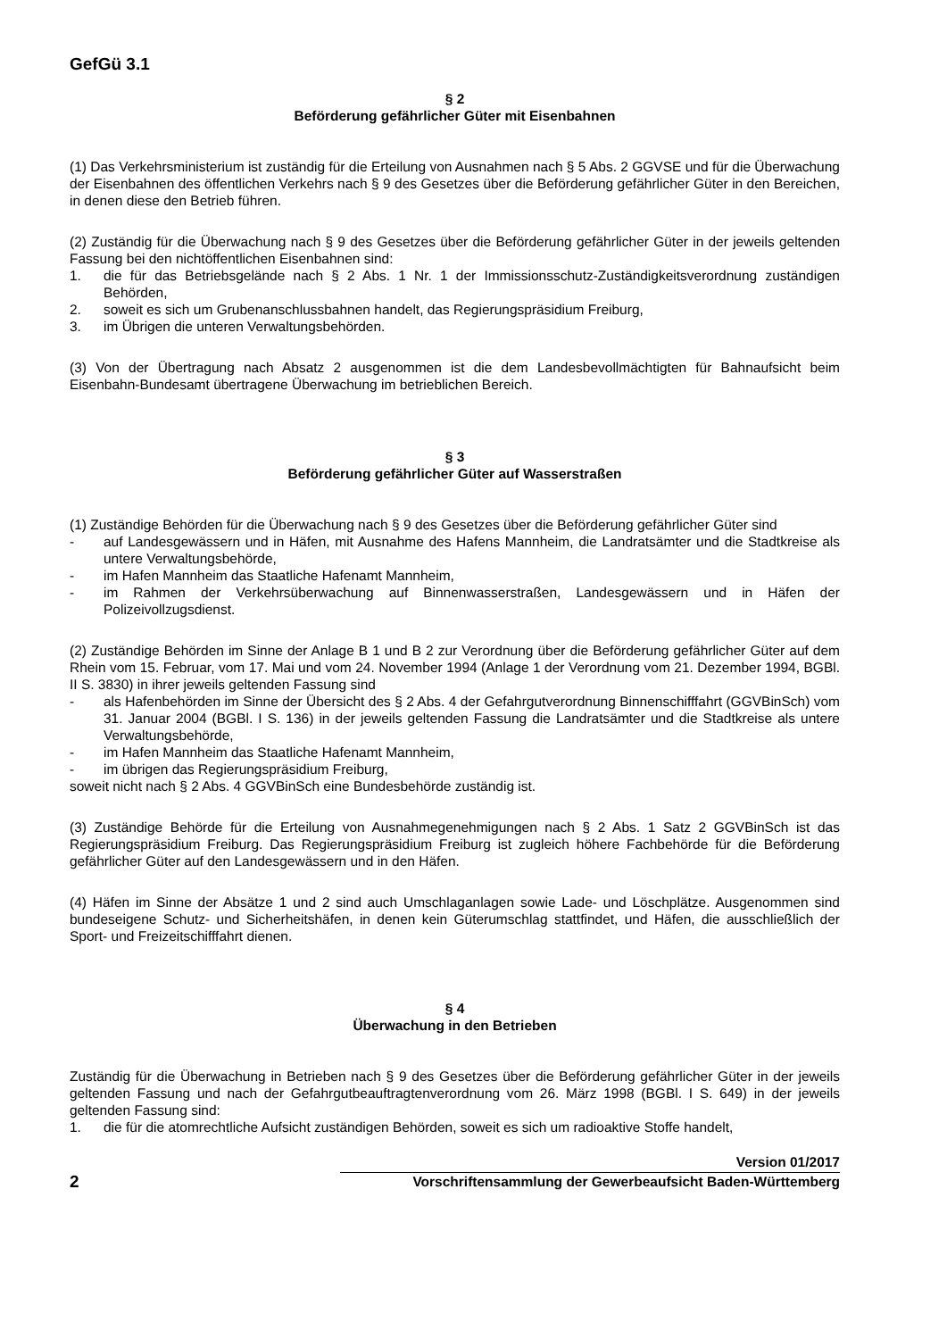GefGü 3.1
§ 2
Beförderung gefährlicher Güter mit Eisenbahnen
(1) Das Verkehrsministerium ist zuständig für die Erteilung von Ausnahmen nach § 5 Abs. 2 GGVSE und für die Überwachung der Eisenbahnen des öffentlichen Verkehrs nach § 9 des Gesetzes über die Beförderung gefährlicher Güter in den Bereichen, in denen diese den Betrieb führen.
(2) Zuständig für die Überwachung nach § 9 des Gesetzes über die Beförderung gefährlicher Güter in der jeweils geltenden Fassung bei den nichtöffentlichen Eisenbahnen sind:
1. die für das Betriebsgelände nach § 2 Abs. 1 Nr. 1 der Immissionsschutz-Zuständigkeitsverordnung zuständigen Behörden,
2. soweit es sich um Grubenanschlussbahnen handelt, das Regierungspräsidium Freiburg,
3. im Übrigen die unteren Verwaltungsbehörden.
(3) Von der Übertragung nach Absatz 2 ausgenommen ist die dem Landesbevollmächtigten für Bahnaufsicht beim Eisenbahn-Bundesamt übertragene Überwachung im betrieblichen Bereich.
§ 3
Beförderung gefährlicher Güter auf Wasserstraßen
(1) Zuständige Behörden für die Überwachung nach § 9 des Gesetzes über die Beförderung gefährlicher Güter sind
- auf Landesgewässern und in Häfen, mit Ausnahme des Hafens Mannheim, die Landratsämter und die Stadtkreise als untere Verwaltungsbehörde,
- im Hafen Mannheim das Staatliche Hafenamt Mannheim,
- im Rahmen der Verkehrsüberwachung auf Binnenwasserstraßen, Landesgewässern und in Häfen der Polizeivollzugsdienst.
(2) Zuständige Behörden im Sinne der Anlage B 1 und B 2 zur Verordnung über die Beförderung gefährlicher Güter auf dem Rhein vom 15. Februar, vom 17. Mai und vom 24. November 1994 (Anlage 1 der Verordnung vom 21. Dezember 1994, BGBl. II S. 3830) in ihrer jeweils geltenden Fassung sind
- als Hafenbehörden im Sinne der Übersicht des § 2 Abs. 4 der Gefahrgutverordnung Binnenschifffahrt (GGVBinSch) vom 31. Januar 2004 (BGBl. I S. 136) in der jeweils geltenden Fassung die Landratsämter und die Stadtkreise als untere Verwaltungsbehörde,
- im Hafen Mannheim das Staatliche Hafenamt Mannheim,
- im übrigen das Regierungspräsidium Freiburg,
soweit nicht nach § 2 Abs. 4 GGVBinSch eine Bundesbehörde zuständig ist.
(3) Zuständige Behörde für die Erteilung von Ausnahmegenehmigungen nach § 2 Abs. 1 Satz 2 GGVBinSch ist das Regierungspräsidium Freiburg. Das Regierungspräsidium Freiburg ist zugleich höhere Fachbehörde für die Beförderung gefährlicher Güter auf den Landesgewässern und in den Häfen.
(4) Häfen im Sinne der Absätze 1 und 2 sind auch Umschlaganlagen sowie Lade- und Löschplätze. Ausgenommen sind bundeseigene Schutz- und Sicherheitshäfen, in denen kein Güterumschlag stattfindet, und Häfen, die ausschließlich der Sport- und Freizeitschifffahrt dienen.
§ 4
Überwachung in den Betrieben
Zuständig für die Überwachung in Betrieben nach § 9 des Gesetzes über die Beförderung gefährlicher Güter in der jeweils geltenden Fassung und nach der Gefahrgutbeauftragtenverordnung vom 26. März 1998 (BGBl. I S. 649) in der jeweils geltenden Fassung sind:
1. die für die atomrechtliche Aufsicht zuständigen Behörden, soweit es sich um radioaktive Stoffe handelt,
2
Version 01/2017
Vorschriftensammlung der Gewerbeaufsicht Baden-Württemberg